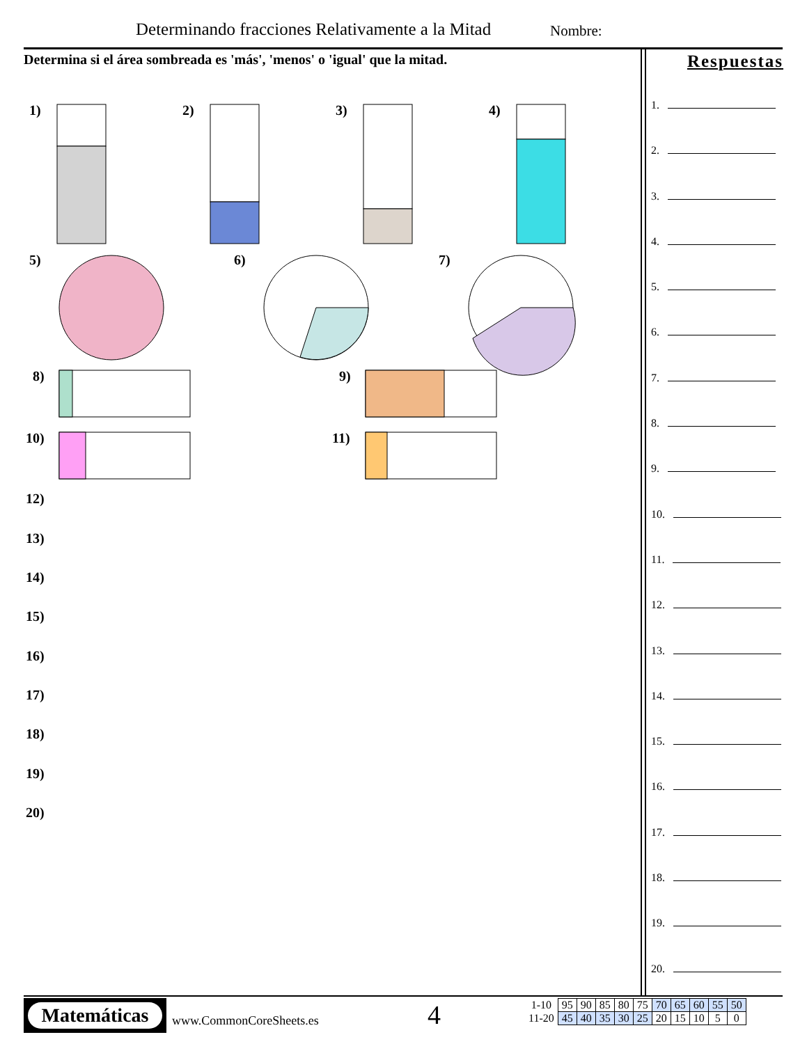Determinando fracciones Relativamente a la Mitad
Nombre:
Determina si el área sombreada es 'más', 'menos' o 'igual' que la mitad.
1)
2)
3)
4)
5)
6)
7)
8)
9)
10)
11)
12)
13)
14)
15)
16)
17)
18)
19)
20)
Respuestas
1.
2.
3.
4.
5.
6.
7.
8.
9.
10.
11.
12.
13.
14.
15.
16.
17.
18.
19.
20.
Matemáticas
www.CommonCoreSheets.es 4
| 1-10 | 95 | 90 | 85 | 80 | 75 | 70 | 65 | 60 | 55 | 50 |
| 11-20 | 45 | 40 | 35 | 30 | 25 | 20 | 15 | 10 | 5 | 0 |